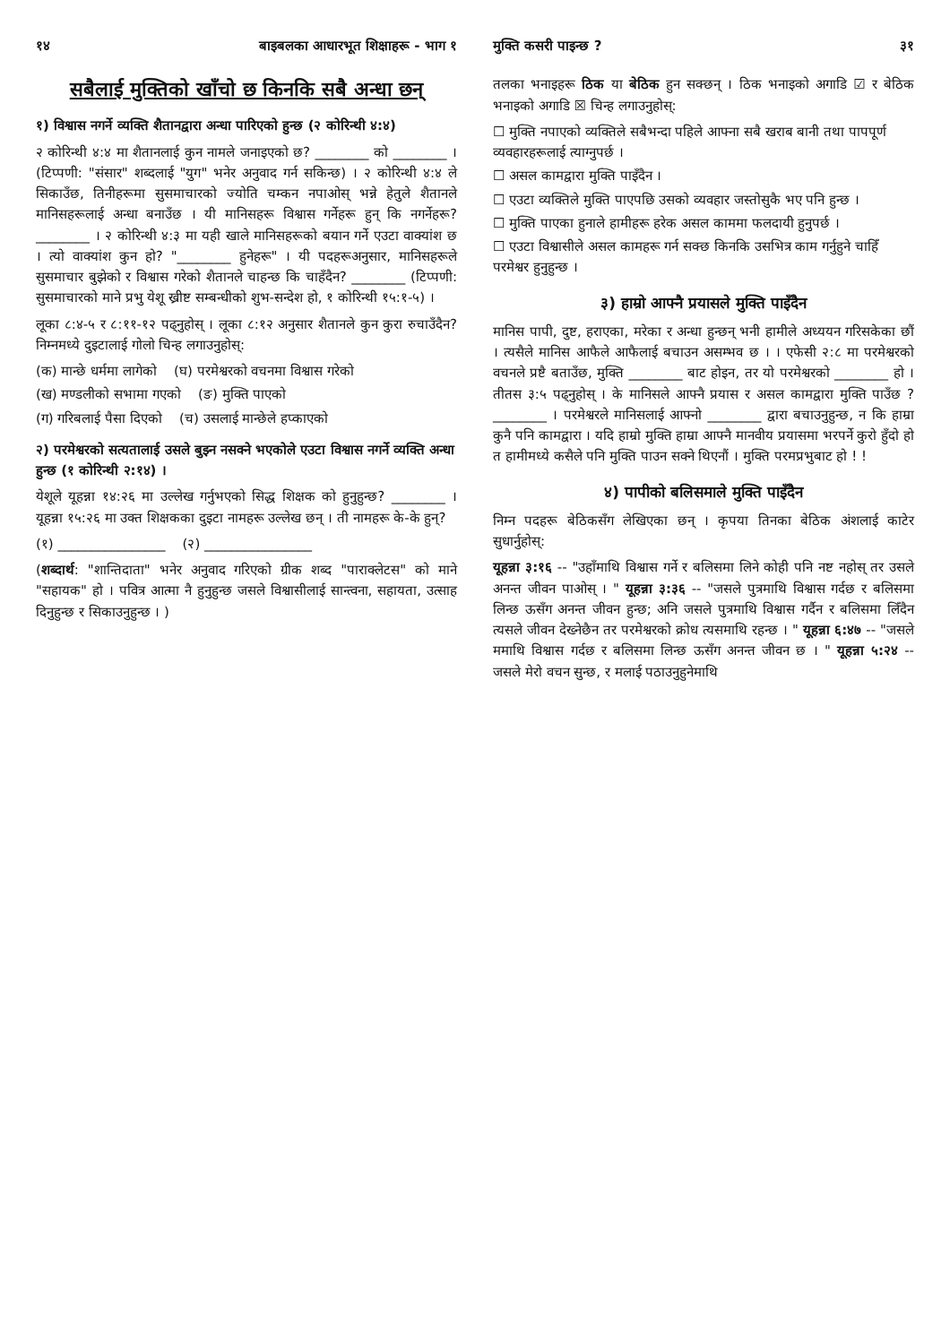१४ बाइबलका आधारभूत शिक्षाहरू - भाग १
सबैलाई मुक्तिको खाँचो छ किनकि सबै अन्धा छन्
१) विश्वास नगर्ने व्यक्ति शैतानद्वारा अन्धा पारिएको हुन्छ (२ कोरिन्थी ४:४)
२ कोरिन्थी ४:४ मा शैतानलाई कुन नामले जनाइएको छ? ________ को ________ । (टिप्पणी: "संसार" शब्दलाई "युग" भनेर अनुवाद गर्न सकिन्छ) । २ कोरिन्थी ४:४ ले सिकाउँछ, तिनीहरूमा सुसमाचारको ज्योति चम्कन नपाओस् भन्ने हेतुले शैतानले मानिसहरूलाई अन्धा बनाउँछ । यी मानिसहरू विश्वास गर्नेहरू हुन् कि नगर्नेहरू? ________ । २ कोरिन्थी ४:३ मा यही खाले मानिसहरूको बयान गर्ने एउटा वाक्यांश छ । त्यो वाक्यांश कुन हो? "________ हुनेहरू" । यी पदहरूअनुसार, मानिसहरूले सुसमाचार बुझेको र विश्वास गरेको शैतानले चाहन्छ कि चाहँदैन? ________ (टिप्पणी: सुसमाचारको माने प्रभु येशू ख्रीष्ट सम्बन्धीको शुभ-सन्देश हो, १ कोरिन्थी १५:१-५) ।
लूका ८:४-५ र ८:११-१२ पढ्नुहोस् । लूका ८:१२ अनुसार शैतानले कुन कुरा रुचाउँदैन? निम्नमध्ये दुइटालाई गोलो चिन्ह लगाउनुहोस्:
(क) मान्छे धर्ममा लागेको (घ) परमेश्वरको वचनमा विश्वास गरेको
(ख) मण्डलीको सभामा गएको (ङ) मुक्ति पाएको
(ग) गरिबलाई पैसा दिएको (च) उसलाई मान्छेले हप्काएको
२) परमेश्वरको सत्यतालाई उसले बुझ्न नसक्ने भएकोले एउटा विश्वास नगर्ने व्यक्ति अन्धा हुन्छ (१ कोरिन्थी २:१४) ।
येशूले यूहन्ना १४:२६ मा उल्लेख गर्नुभएको सिद्ध शिक्षक को हुनुहुन्छ? ________ । यूहन्ना १५:२६ मा उक्त शिक्षकका दुइटा नामहरू उल्लेख छन् । ती नामहरू के-के हुन्?
(१) ________________ (२) ________________
(शब्दार्थ: "शान्तिदाता" भनेर अनुवाद गरिएको ग्रीक शब्द "पाराक्लेटस" को माने "सहायक" हो । पवित्र आत्मा नै हुनुहुन्छ जसले विश्वासीलाई सान्त्वना, सहायता, उत्साह दिनुहुन्छ र सिकाउनुहुन्छ । )
मुक्ति कसरी पाइन्छ ? ३१
तलका भनाइहरू ठिक या बेठिक हुन सक्छन् । ठिक भनाइको अगाडि ☑ र बेठिक भनाइको अगाडि ☒ चिन्ह लगाउनुहोस्:
☐ मुक्ति नपाएको व्यक्तिले सबैभन्दा पहिले आफ्ना सबै खराब बानी तथा पापपूर्ण व्यवहारहरूलाई त्याग्नुपर्छ ।
☐ असल कामद्वारा मुक्ति पाइँदैन ।
☐ एउटा व्यक्तिले मुक्ति पाएपछि उसको व्यवहार जस्तोसुकै भए पनि हुन्छ ।
☐ मुक्ति पाएका हुनाले हामीहरू हरेक असल काममा फलदायी हुनुपर्छ ।
☐ एउटा विश्वासीले असल कामहरू गर्न सक्छ किनकि उसभित्र काम गर्नुहुने चाहिँ परमेश्वर हुनुहुन्छ ।
३) हाम्रो आफ्नै प्रयासले मुक्ति पाइँदैन
मानिस पापी, दुष्ट, हराएका, मरेका र अन्धा हुन्छन् भनी हामीले अध्ययन गरिसकेका छौं । त्यसैले मानिस आफैले आफैलाई बचाउन असम्भव छ । । एफेसी २:८ मा परमेश्वरको वचनले प्रष्टै बताउँछ, मुक्ति ________ बाट होइन, तर यो परमेश्वरको ________ हो । तीतस ३:५ पढ्नुहोस् । के मानिसले आफ्नै प्रयास र असल कामद्वारा मुक्ति पाउँछ ? ________ । परमेश्वरले मानिसलाई आफ्नो ________ द्वारा बचाउनुहुन्छ, न कि हाम्रा कुनै पनि कामद्वारा । यदि हाम्रो मुक्ति हाम्रा आफ्नै मानवीय प्रयासमा भरपर्ने कुरो हुँदो हो त हामीमध्ये कसैले पनि मुक्ति पाउन सक्ने थिएनौं । मुक्ति परमप्रभुबाट हो ! !
४) पापीको बलिसमाले मुक्ति पाइँदैन
निम्न पदहरू बेठिकसँग लेखिएका छन् । कृपया तिनका बेठिक अंशलाई काटेर सुधार्नुहोस्:
यूहन्ना ३:१६ -- "उहाँमाथि विश्वास गर्ने र बलिसमा लिने कोही पनि नष्ट नहोस् तर उसले अनन्त जीवन पाओस् । " यूहन्ना ३:३६ -- "जसले पुत्रमाथि विश्वास गर्दछ र बलिसमा लिन्छ ऊसँग अनन्त जीवन हुन्छ; अनि जसले पुत्रमाथि विश्वास गर्दैन र बलिसमा लिँदैन त्यसले जीवन देख्नेछैन तर परमेश्वरको क्रोध त्यसमाथि रहन्छ । " यूहन्ना ६:४७ -- "जसले ममाथि विश्वास गर्दछ र बलिसमा लिन्छ ऊसँग अनन्त जीवन छ । " यूहन्ना ५:२४ -- जसले मेरो वचन सुन्छ, र मलाई पठाउनुहुनेमाथि